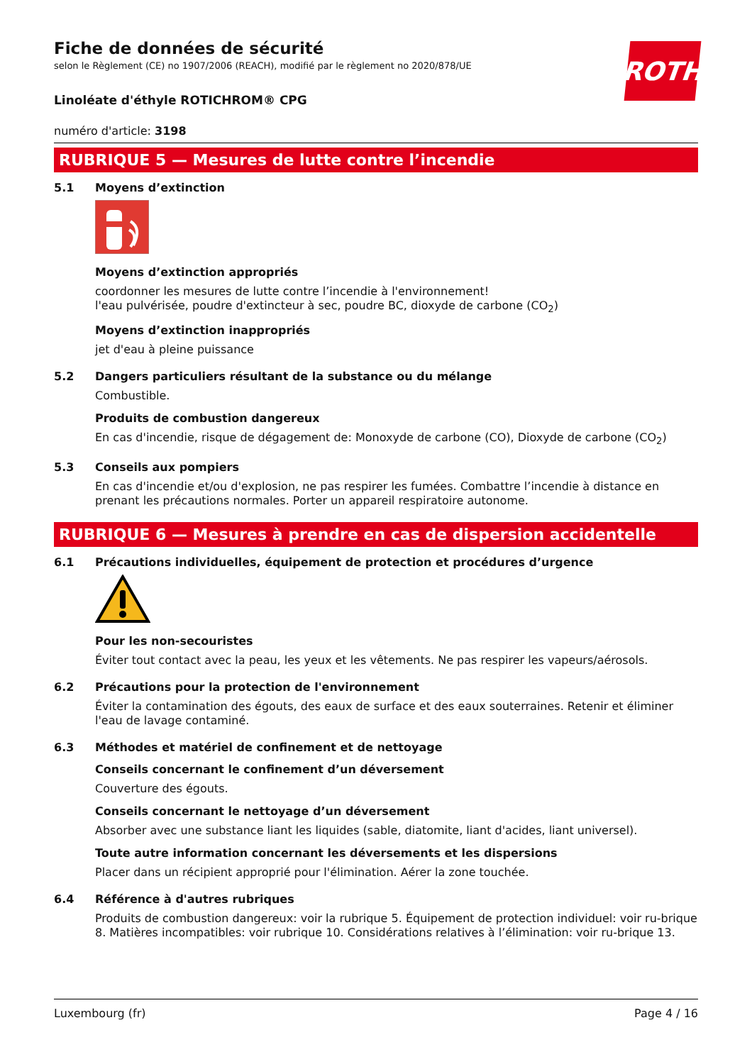ROTH
Fiche de données de sécurité
selon le Règlement (CE) no 1907/2006 (REACH), modifié par le règlement no 2020/878/UE
Linoléate d'éthyle ROTICHROM® CPG
numéro d'article: 3198
RUBRIQUE 5 — Mesures de lutte contre l’incendie
5.1 Moyens d’extinction
Moyens d’extinction appropriés
coordonner les mesures de lutte contre l’incendie à l'environnement!
l'eau pulvérisée, poudre d'extincteur à sec, poudre BC, dioxyde de carbone (CO<sub>2</sub>)
Moyens d’extinction inappropriés
jet d'eau à pleine puissance
5.2 Dangers particuliers résultant de la substance ou du mélange
Combustible.
Produits de combustion dangereux
En cas d'incendie, risque de dégagement de: Monoxyde de carbone (CO), Dioxyde de carbone (CO<sub>2</sub>)
5.3 Conseils aux pompiers
En cas d'incendie et/ou d'explosion, ne pas respirer les fumées. Combattre l’incendie à distance en prenant les précautions normales. Porter un appareil respiratoire autonome.
RUBRIQUE 6 — Mesures à prendre en cas de dispersion accidentelle
6.1 Précautions individuelles, équipement de protection et procédures d’urgence
Pour les non-secouristes
Éviter tout contact avec la peau, les yeux et les vêtements. Ne pas respirer les vapeurs/aérosols.
6.2 Précautions pour la protection de l'environnement
Éviter la contamination des égouts, des eaux de surface et des eaux souterraines. Retenir et éliminer l'eau de lavage contaminé.
6.3 Méthodes et matériel de confinement et de nettoyage
Conseils concernant le confinement d’un déversement
Couverture des égouts.
Conseils concernant le nettoyage d’un déversement
Absorber avec une substance liant les liquides (sable, diatomite, liant d'acides, liant universel).
Toute autre information concernant les déversements et les dispersions
Placer dans un récipient approprié pour l'élimination. Aérer la zone touchée.
6.4 Référence à d'autres rubriques
Produits de combustion dangereux: voir la rubrique 5. Équipement de protection individuel: voir ru-brique 8. Matières incompatibles: voir rubrique 10. Considérations relatives à l’élimination: voir ru-brique 13.
Luxembourg (fr) Page 4 / 16